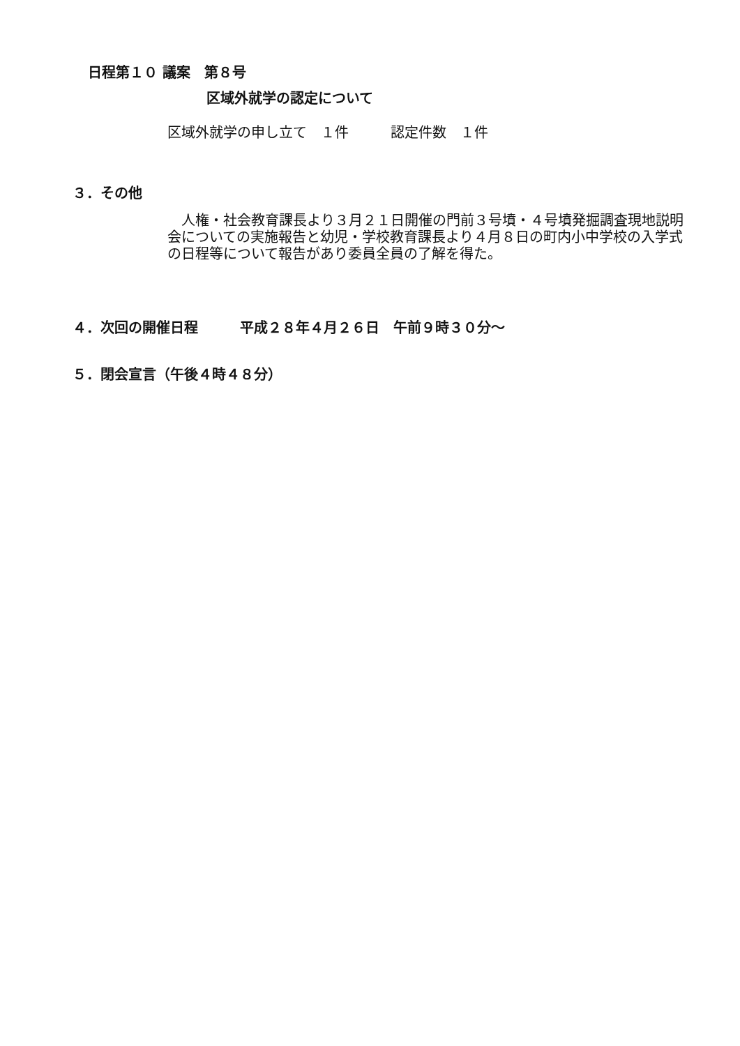日程第１０ 議案　第８号
区域外就学の認定について
区域外就学の申し立て　１件　　　認定件数　１件
３．その他
人権・社会教育課長より３月２１日開催の門前３号墳・４号墳発掘調査現地説明会についての実施報告と幼児・学校教育課長より４月８日の町内小中学校の入学式の日程等について報告があり委員全員の了解を得た。
４．次回の開催日程　　　平成２８年４月２６日　午前９時３０分～
５．閉会宣言（午後４時４８分）